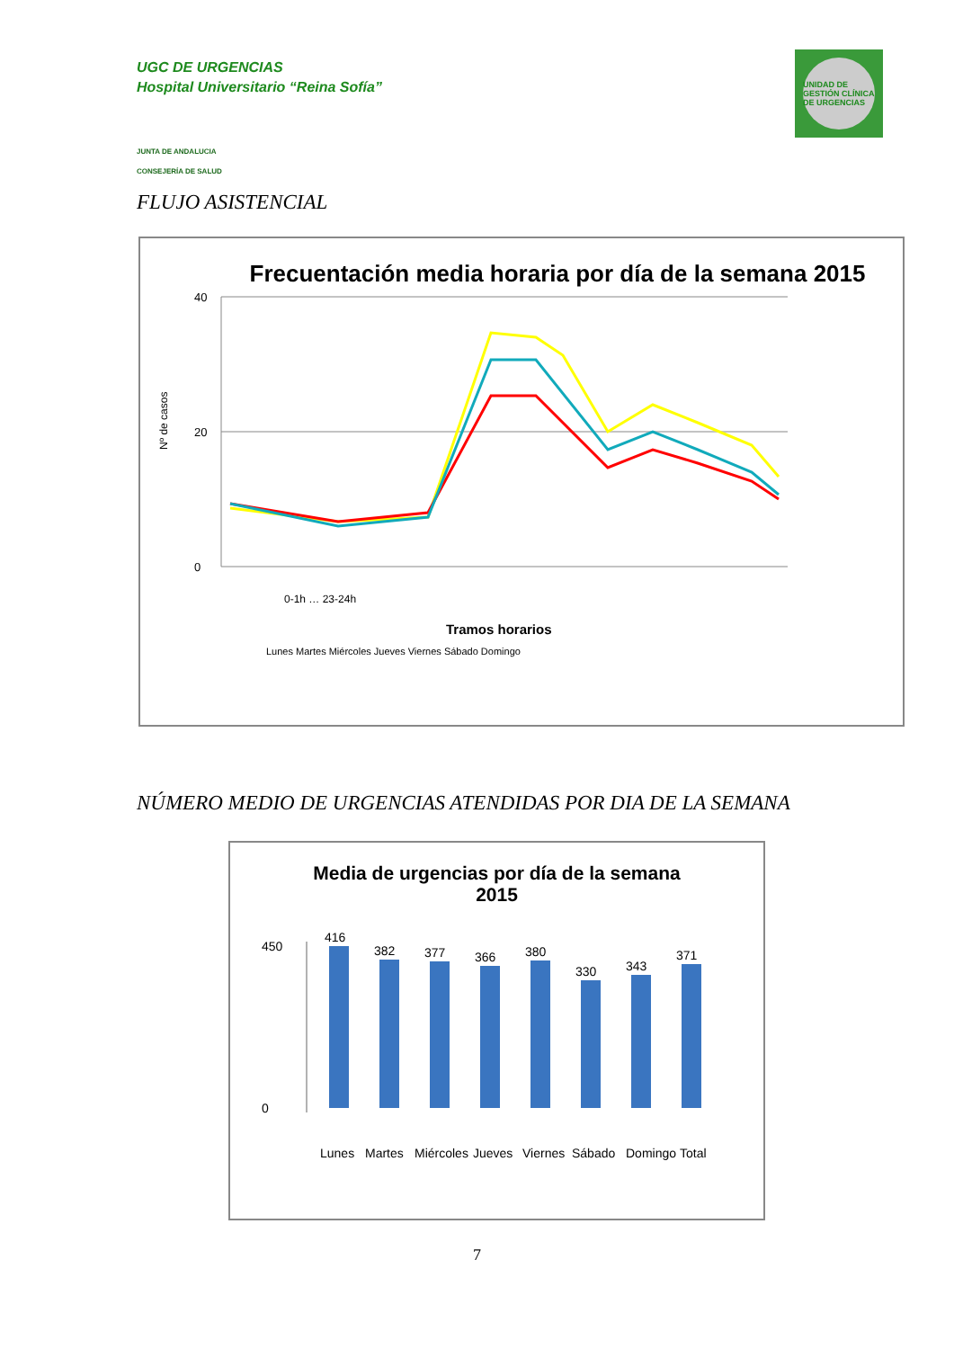UGC DE URGENCIAS
Hospital Universitario “Reina Sofía”
JUNTA DE ANDALUCIA
CONSEJERÍA DE SALUD
UNIDAD DE GESTIÓN CLÍNICA DE URGENCIAS
FLUJO ASISTENCIAL
Frecuentación media horaria por día de la semana 2015
Nº de casos
40
20
0
0-1h … 23-24h
Tramos horarios
Lunes Martes Miércoles Jueves Viernes Sábado Domingo
NÚMERO MEDIO DE URGENCIAS ATENDIDAS POR DIA DE LA SEMANA
Media de urgencias por día de la semana
2015
450
0
416
382
377
366
380
330
343
371
Lunes
Martes
Miércoles
Jueves
Viernes
Sábado
Domingo
Total
7